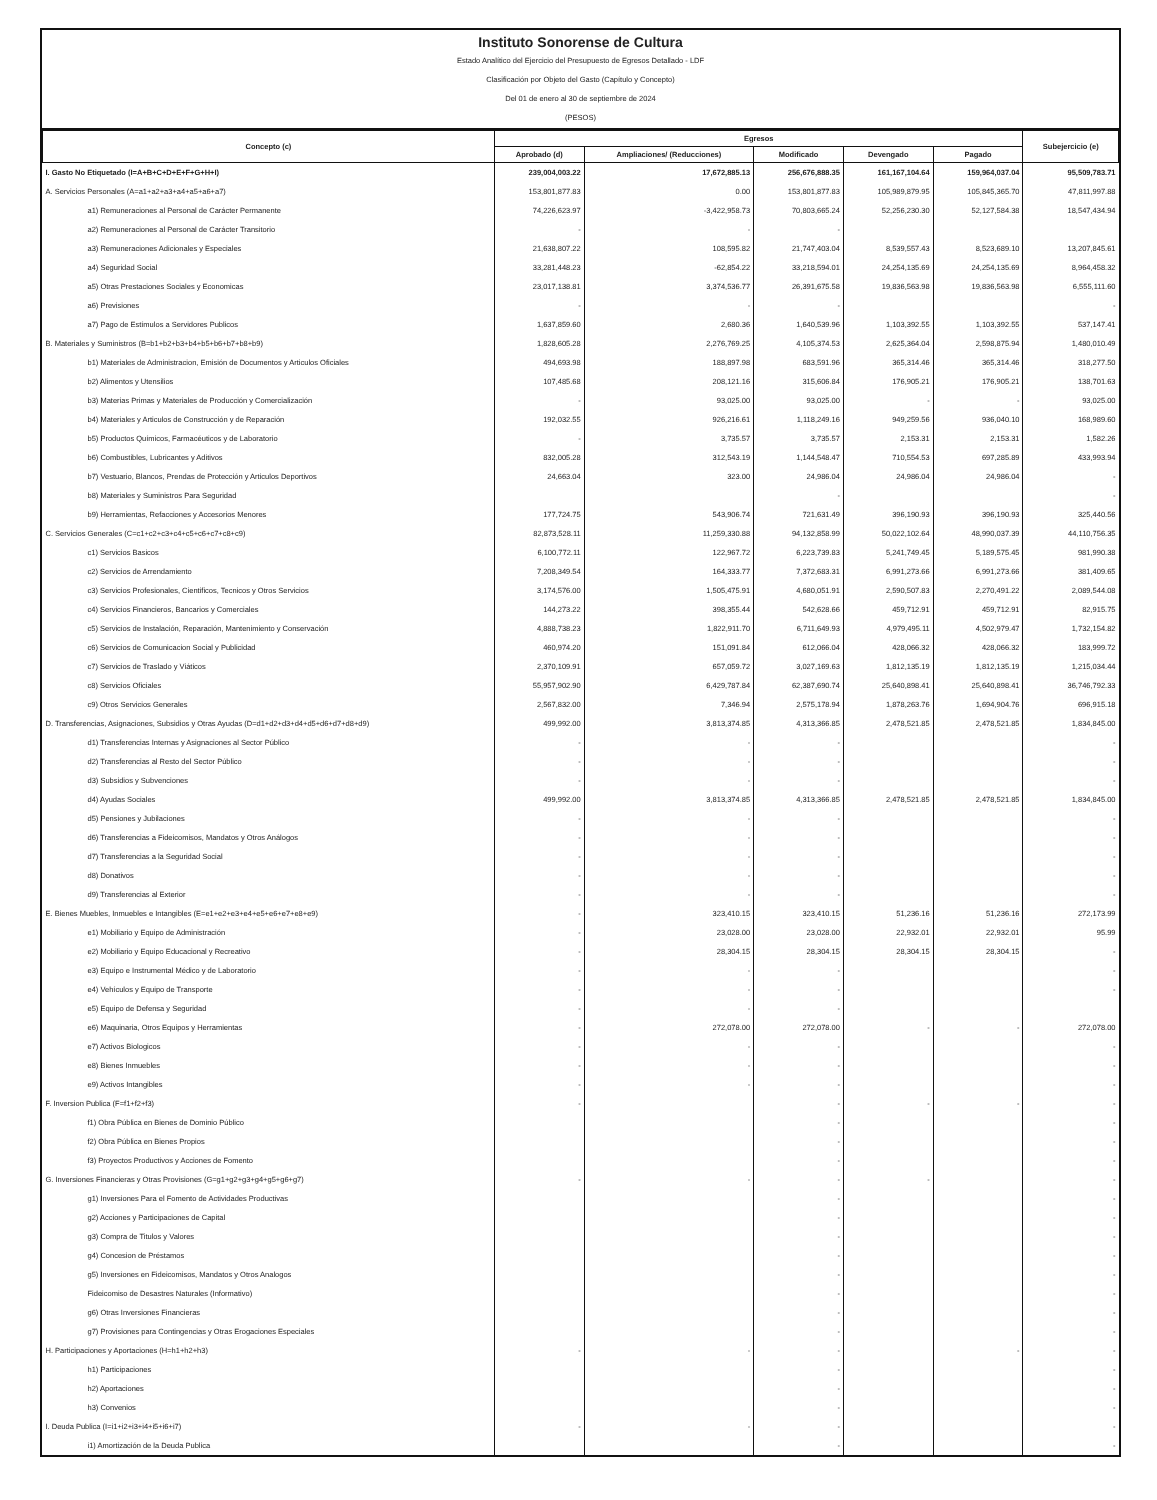Instituto Sonorense de Cultura
Estado Analítico del Ejercicio del Presupuesto de Egresos Detallado - LDF
Clasificación por Objeto del Gasto (Capítulo y Concepto)
Del 01 de enero al 30 de septiembre de 2024
(PESOS)
| Concepto (c) | Egresos | | | | | Subejercicio (e) |
| --- | --- | --- | --- | --- | --- | --- |
| | Aprobado (d) | Ampliaciones/ (Reducciones) | Modificado | Devengado | Pagado | |
| I. Gasto No Etiquetado (I=A+B+C+D+E+F+G+H+I) | 239,004,003.22 | 17,672,885.13 | 256,676,888.35 | 161,167,104.64 | 159,964,037.04 | 95,509,783.71 |
| A. Servicios Personales (A=a1+a2+a3+a4+a5+a6+a7) | 153,801,877.83 | 0.00 | 153,801,877.83 | 105,989,879.95 | 105,845,365.70 | 47,811,997.88 |
| a1) Remuneraciones al Personal de Carácter Permanente | 74,226,623.97 | -3,422,958.73 | 70,803,665.24 | 52,256,230.30 | 52,127,584.38 | 18,547,434.94 |
| a2) Remuneraciones al Personal de Carácter Transitorio | - | - | - | | | |
| a3) Remuneraciones Adicionales y Especiales | 21,638,807.22 | 108,595.82 | 21,747,403.04 | 8,539,557.43 | 8,523,689.10 | 13,207,845.61 |
| a4) Seguridad Social | 33,281,448.23 | -62,854.22 | 33,218,594.01 | 24,254,135.69 | 24,254,135.69 | 8,964,458.32 |
| a5) Otras Prestaciones Sociales y Economicas | 23,017,138.81 | 3,374,536.77 | 26,391,675.58 | 19,836,563.98 | 19,836,563.98 | 6,555,111.60 |
| a6) Previsiones | - | - | - | | | - |
| a7) Pago de Estímulos a Servidores Publicos | 1,637,859.60 | 2,680.36 | 1,640,539.96 | 1,103,392.55 | 1,103,392.55 | 537,147.41 |
| B. Materiales y Suministros (B=b1+b2+b3+b4+b5+b6+b7+b8+b9) | 1,828,605.28 | 2,276,769.25 | 4,105,374.53 | 2,625,364.04 | 2,598,875.94 | 1,480,010.49 |
| b1) Materiales de Administracion, Emisión de Documentos y Articulos Oficiales | 494,693.98 | 188,897.98 | 683,591.96 | 365,314.46 | 365,314.46 | 318,277.50 |
| b2) Alimentos y Utensilios | 107,485.68 | 208,121.16 | 315,606.84 | 176,905.21 | 176,905.21 | 138,701.63 |
| b3) Materias Primas y Materiales de Producción y Comercialización | - | 93,025.00 | 93,025.00 | - | - | 93,025.00 |
| b4) Materiales y Articulos de Construcción y de Reparación | 192,032.55 | 926,216.61 | 1,118,249.16 | 949,259.56 | 936,040.10 | 168,989.60 |
| b5) Productos Químicos, Farmacéuticos y de Laboratorio | - | 3,735.57 | 3,735.57 | 2,153.31 | 2,153.31 | 1,582.26 |
| b6) Combustibles, Lubricantes y Aditivos | 832,005.28 | 312,543.19 | 1,144,548.47 | 710,554.53 | 697,285.89 | 433,993.94 |
| b7) Vestuario, Blancos, Prendas de Protección y Articulos Deportivos | 24,663.04 | 323.00 | 24,986.04 | 24,986.04 | 24,986.04 | - |
| b8) Materiales y Suministros Para Seguridad | | | - | | | - |
| b9) Herramientas, Refacciones y Accesorios Menores | 177,724.75 | 543,906.74 | 721,631.49 | 396,190.93 | 396,190.93 | 325,440.56 |
| C. Servicios Generales (C=c1+c2+c3+c4+c5+c6+c7+c8+c9) | 82,873,528.11 | 11,259,330.88 | 94,132,858.99 | 50,022,102.64 | 48,990,037.39 | 44,110,756.35 |
| c1) Servicios Basicos | 6,100,772.11 | 122,967.72 | 6,223,739.83 | 5,241,749.45 | 5,189,575.45 | 981,990.38 |
| c2) Servicios de Arrendamiento | 7,208,349.54 | 164,333.77 | 7,372,683.31 | 6,991,273.66 | 6,991,273.66 | 381,409.65 |
| c3) Servicios Profesionales, Cientificos, Tecnicos y Otros Servicios | 3,174,576.00 | 1,505,475.91 | 4,680,051.91 | 2,590,507.83 | 2,270,491.22 | 2,089,544.08 |
| c4) Servicios Financieros, Bancarios y Comerciales | 144,273.22 | 398,355.44 | 542,628.66 | 459,712.91 | 459,712.91 | 82,915.75 |
| c5) Servicios de Instalación, Reparación, Mantenimiento y Conservación | 4,888,738.23 | 1,822,911.70 | 6,711,649.93 | 4,979,495.11 | 4,502,979.47 | 1,732,154.82 |
| c6) Servicios de Comunicacion Social y Publicidad | 460,974.20 | 151,091.84 | 612,066.04 | 428,066.32 | 428,066.32 | 183,999.72 |
| c7) Servicios de Traslado y Viáticos | 2,370,109.91 | 657,059.72 | 3,027,169.63 | 1,812,135.19 | 1,812,135.19 | 1,215,034.44 |
| c8) Servicios Oficiales | 55,957,902.90 | 6,429,787.84 | 62,387,690.74 | 25,640,898.41 | 25,640,898.41 | 36,746,792.33 |
| c9) Otros Servicios Generales | 2,567,832.00 | 7,346.94 | 2,575,178.94 | 1,878,263.76 | 1,694,904.76 | 696,915.18 |
| D. Transferencias, Asignaciones, Subsidios y Otras Ayudas (D=d1+d2+d3+d4+d5+d6+d7+d8+d9) | 499,992.00 | 3,813,374.85 | 4,313,366.85 | 2,478,521.85 | 2,478,521.85 | 1,834,845.00 |
| d1) Transferencias Internas y Asignaciones al Sector Público | - | - | - | | | - |
| d2) Transferencias al Resto del Sector Público | - | - | - | | | - |
| d3) Subsidios y Subvenciones | - | - | - | | | - |
| d4) Ayudas Sociales | 499,992.00 | 3,813,374.85 | 4,313,366.85 | 2,478,521.85 | 2,478,521.85 | 1,834,845.00 |
| d5) Pensiones y Jubilaciones | - | - | - | | | - |
| d6) Transferencias a Fideicomisos, Mandatos y Otros Análogos | - | - | - | | | - |
| d7) Transferencias a la Seguridad Social | - | - | - | | | - |
| d8) Donativos | - | - | - | | | - |
| d9) Transferencias al Exterior | - | - | - | | | - |
| E. Bienes Muebles, Inmuebles e Intangibles (E=e1+e2+e3+e4+e5+e6+e7+e8+e9) | - | 323,410.15 | 323,410.15 | 51,236.16 | 51,236.16 | 272,173.99 |
| e1) Mobiliario y Equipo de Administración | - | 23,028.00 | 23,028.00 | 22,932.01 | 22,932.01 | 95.99 |
| e2) Mobiliario y Equipo Educacional y Recreativo | - | 28,304.15 | 28,304.15 | 28,304.15 | 28,304.15 | - |
| e3) Equipo e Instrumental Médico y de Laboratorio | - | - | - | | | - |
| e4) Vehículos y Equipo de Transporte | - | - | - | | | - |
| e5) Equipo de Defensa y Seguridad | - | - | - | | | |
| e6) Maquinaria, Otros Equipos y Herramientas | - | 272,078.00 | 272,078.00 | - | - | 272,078.00 |
| e7) Activos Biologicos | - | - | - | | | - |
| e8) Bienes Inmuebles | - | - | - | | | - |
| e9) Activos Intangibles | - | - | - | | | - |
| F. Inversion Publica (F=f1+f2+f3) | - | | - | - | - | - |
| f1) Obra Pública en Bienes de Dominio Público | | | - | | | - |
| f2) Obra Pública en Bienes Propios | | | - | | | - |
| f3) Proyectos Productivos y Acciones de Fomento | | | - | | | - |
| G. Inversiones Financieras y Otras Provisiones (G=g1+g2+g3+g4+g5+g6+g7) | - | - | - | - | | - |
| g1) Inversiones Para el Fomento de Actividades Productivas | | | - | | | - |
| g2) Acciones y Participaciones de Capital | | | - | | | - |
| g3) Compra de Titulos y Valores | | | - | | | - |
| g4) Concesion de Préstamos | | | - | | | - |
| g5) Inversiones en Fideicomisos, Mandatos y Otros Analogos | | | - | | | - |
| Fideicomiso de Desastres Naturales (Informativo) | | | - | | | - |
| g6) Otras Inversiones Financieras | | | - | | | - |
| g7) Provisiones para Contingencias y Otras Erogaciones Especiales | | | - | | | - |
| H. Participaciones y Aportaciones (H=h1+h2+h3) | - | - | - | | - | - |
| h1) Participaciones | | | - | | | - |
| h2) Aportaciones | | | - | | | - |
| h3) Convenios | | | - | | | - |
| I. Deuda Publica (I=i1+i2+i3+i4+i5+i6+i7) | - | - | - | | | - |
| i1) Amortización de la Deuda Publica | | | - | | | - |